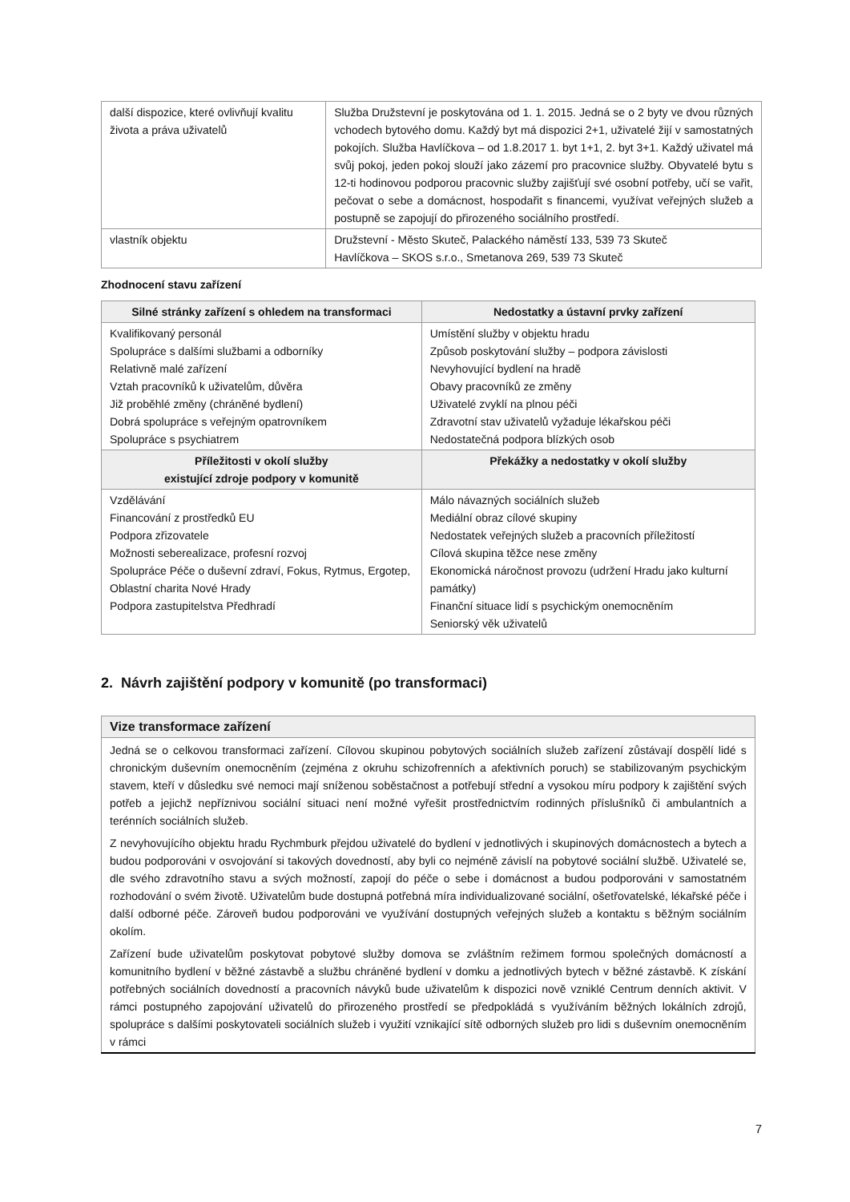| další dispozice, které ovlivňují kvalitu života a práva uživatelů | Služba Družstevní je poskytována od 1. 1. 2015. Jedná se o 2 byty ve dvou různých vchodech bytového domu. Každý byt má dispozici 2+1, uživatelé žijí v samostatných pokojích. Služba Havlíčkova – od 1.8.2017 1. byt 1+1, 2. byt 3+1. Každý uživatel má svůj pokoj, jeden pokoj slouží jako zázemí pro pracovnice služby. Obyvatelé bytu s 12-ti hodinovou podporou pracovnic služby zajišťují své osobní potřeby, učí se vařit, pečovat o sebe a domácnost, hospodařit s financemi, využívat veřejných služeb a postupně se zapojují do přirozeného sociálního prostředí. |
| vlastník objektu | Družstevní - Město Skuteč, Palackého náměstí 133, 539 73 Skuteč Havlíčkova – SKOS s.r.o., Smetanova 269, 539 73 Skuteč |
Zhodnocení stavu zařízení
| Silné stránky zařízení s ohledem na transformaci | Nedostatky a ústavní prvky zařízení |
| --- | --- |
| Kvalifikovaný personál Spolupráce s dalšími službami a odborníky Relativně malé zařízení Vztah pracovníků k uživatelům, důvěra Již proběhlé změny (chráněné bydlení) Dobrá spolupráce s veřejným opatrovníkem Spolupráce s psychiatrem | Umístění služby v objektu hradu Způsob poskytování služby – podpora závislosti Nevyhovující bydlení na hradě Obavy pracovníků ze změny Uživatelé zvyklí na plnou péči Zdravotní stav uživatelů vyžaduje lékařskou péči Nedostatečná podpora blízkých osob |
| Příležitosti v okolí služby existující zdroje podpory v komunitě | Překážky a nedostatky v okolí služby |
| Vzdělávání Financování z prostředků EU Podpora zřizovatele Možnosti seberealizace, profesní rozvoj Spolupráce Péče o duševní zdraví, Fokus, Rytmus, Ergotep, Oblastní charita Nové Hrady Podpora zastupitelstva Předhradí | Málo návazných sociálních služeb Mediální obraz cílové skupiny Nedostatek veřejných služeb a pracovních příležitostí Cílová skupina těžce nese změny Ekonomická náročnost provozu (udržení Hradu jako kulturní památky) Finanční situace lidí s psychickým onemocněním Seniorský věk uživatelů |
2. Návrh zajištění podpory v komunitě (po transformaci)
| Vize transformace zařízení |
| Jedná se o celkovou transformaci zařízení. Cílovou skupinou pobytových sociálních služeb zařízení zůstávají dospělí lidé s chronickým duševním onemocněním (zejména z okruhu schizofrenních a afektivních poruch) se stabilizovaným psychickým stavem, kteří v důsledku své nemoci mají sníženou soběstačnost a potřebují střední a vysokou míru podpory k zajištění svých potřeb a jejichž nepříznivou sociální situaci není možné vyřešit prostřednictvím rodinných příslušníků či ambulantních a terénních sociálních služeb. Z nevyhovujícího objektu hradu Rychmburk přejdou uživatelé do bydlení v jednotlivých i skupinových domácnostech a bytech a budou podporováni v osvojování si takových dovedností, aby byli co nejméně závislí na pobytové sociální službě. Uživatelé se, dle svého zdravotního stavu a svých možností, zapojí do péče o sebe i domácnost a budou podporováni v samostatném rozhodování o svém životě. Uživatelům bude dostupná potřebná míra individualizované sociální, ošetřovatelské, lékařské péče i další odborné péče. Zároveň budou podporováni ve využívání dostupných veřejných služeb a kontaktu s běžným sociálním okolím. Zařízení bude uživatelům poskytovat pobytové služby domova se zvláštním režimem formou společných domácností a komunitního bydlení v běžné zástavbě a službu chráněné bydlení v domku a jednotlivých bytech v běžné zástavbě. K získání potřebných sociálních dovedností a pracovních návyků bude uživatelům k dispozici nově vzniklé Centrum denních aktivit. V rámci postupného zapojování uživatelů do přirozeného prostředí se předpokládá s využíváním běžných lokálních zdrojů, spolupráce s dalšími poskytovateli sociálních služeb i využití vznikající sítě odborných služeb pro lidi s duševním onemocněním v rámci |
7